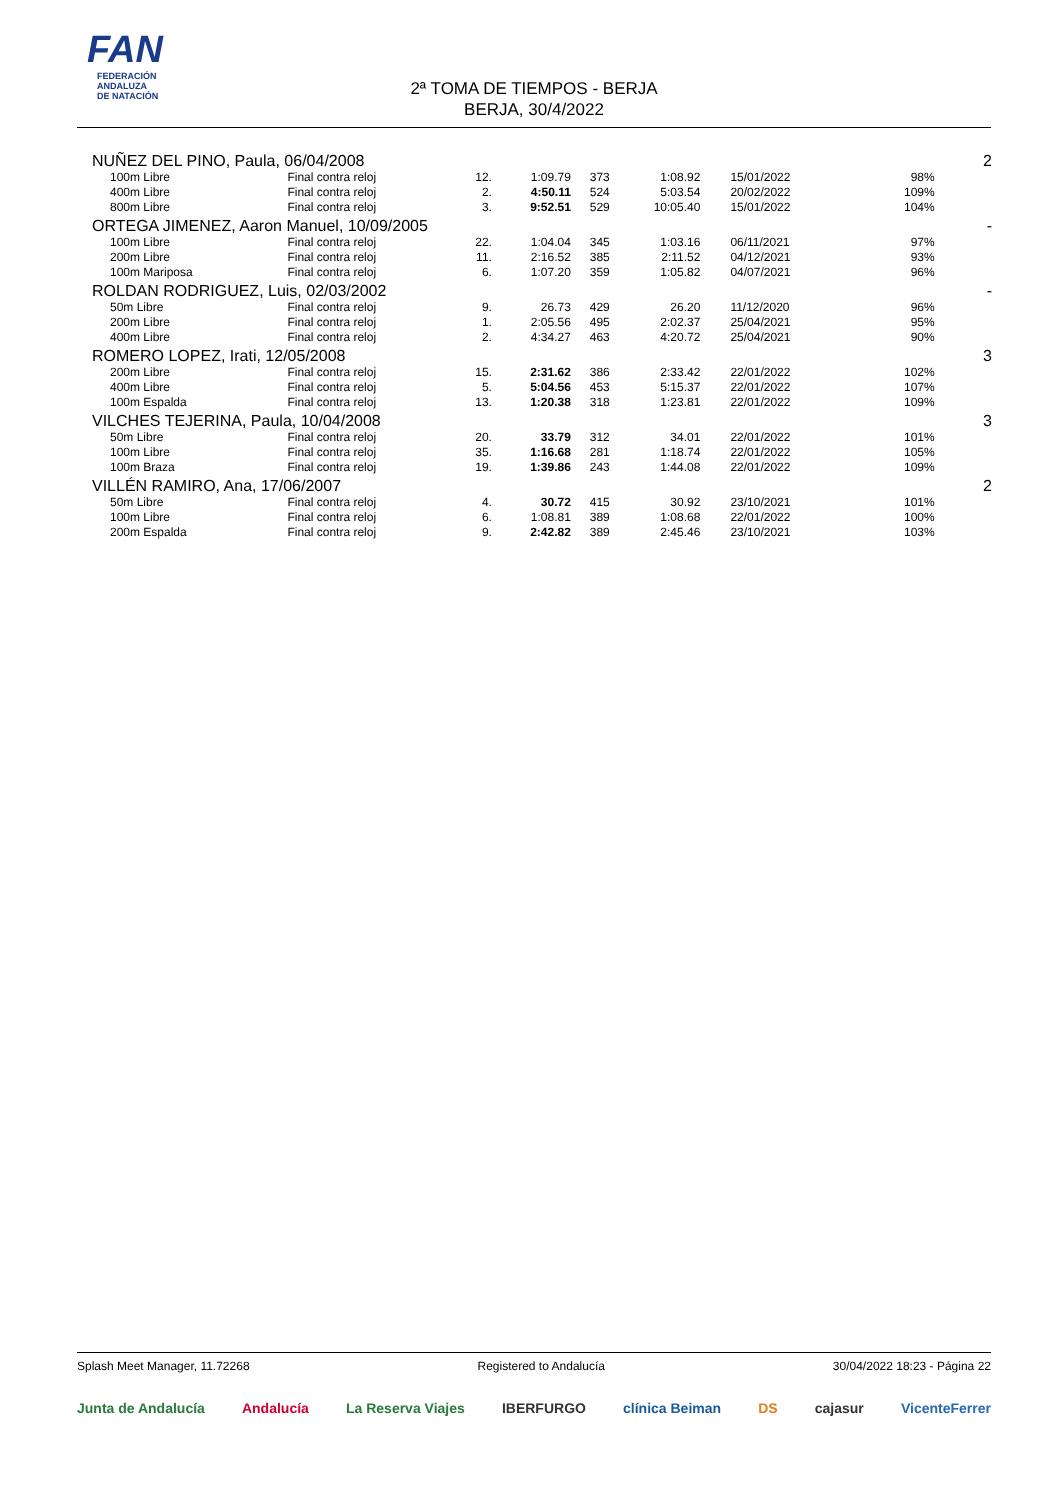FAN
FEDERACIÓN
ANDALUZA
DE NATACIÓN
2ª TOMA DE TIEMPOS - BERJA
BERJA, 30/4/2022
| NUÑEZ DEL PINO, Paula, 06/04/2008 | | | | | | | | | 2 |
| 100m Libre | Final contra reloj | 12. | 1:09.79 | 373 | 1:08.92 | 15/01/2022 | 98% | | |
| 400m Libre | Final contra reloj | 2. | 4:50.11 | 524 | 5:03.54 | 20/02/2022 | 109% | | |
| 800m Libre | Final contra reloj | 3. | 9:52.51 | 529 | 10:05.40 | 15/01/2022 | 104% | | |
| ORTEGA JIMENEZ, Aaron Manuel, 10/09/2005 | | | | | | | | | - |
| 100m Libre | Final contra reloj | 22. | 1:04.04 | 345 | 1:03.16 | 06/11/2021 | 97% | | |
| 200m Libre | Final contra reloj | 11. | 2:16.52 | 385 | 2:11.52 | 04/12/2021 | 93% | | |
| 100m Mariposa | Final contra reloj | 6. | 1:07.20 | 359 | 1:05.82 | 04/07/2021 | 96% | | |
| ROLDAN RODRIGUEZ, Luis, 02/03/2002 | | | | | | | | | - |
| 50m Libre | Final contra reloj | 9. | 26.73 | 429 | 26.20 | 11/12/2020 | 96% | | |
| 200m Libre | Final contra reloj | 1. | 2:05.56 | 495 | 2:02.37 | 25/04/2021 | 95% | | |
| 400m Libre | Final contra reloj | 2. | 4:34.27 | 463 | 4:20.72 | 25/04/2021 | 90% | | |
| ROMERO LOPEZ, Irati, 12/05/2008 | | | | | | | | | 3 |
| 200m Libre | Final contra reloj | 15. | 2:31.62 | 386 | 2:33.42 | 22/01/2022 | 102% | | |
| 400m Libre | Final contra reloj | 5. | 5:04.56 | 453 | 5:15.37 | 22/01/2022 | 107% | | |
| 100m Espalda | Final contra reloj | 13. | 1:20.38 | 318 | 1:23.81 | 22/01/2022 | 109% | | |
| VILCHES TEJERINA, Paula, 10/04/2008 | | | | | | | | | 3 |
| 50m Libre | Final contra reloj | 20. | 33.79 | 312 | 34.01 | 22/01/2022 | 101% | | |
| 100m Libre | Final contra reloj | 35. | 1:16.68 | 281 | 1:18.74 | 22/01/2022 | 105% | | |
| 100m Braza | Final contra reloj | 19. | 1:39.86 | 243 | 1:44.08 | 22/01/2022 | 109% | | |
| VILLÉN RAMIRO, Ana, 17/06/2007 | | | | | | | | | 2 |
| 50m Libre | Final contra reloj | 4. | 30.72 | 415 | 30.92 | 23/10/2021 | 101% | | |
| 100m Libre | Final contra reloj | 6. | 1:08.81 | 389 | 1:08.68 | 22/01/2022 | 100% | | |
| 200m Espalda | Final contra reloj | 9. | 2:42.82 | 389 | 2:45.46 | 23/10/2021 | 103% | | |
Splash Meet Manager, 11.72268 Registered to Andalucía 30/04/2022 18:23 - Página 22
Junta de Andalucía Andalucía La Reserva Viajes IBERFURGO clínica Beiman DS cajasur VicenteFerrer